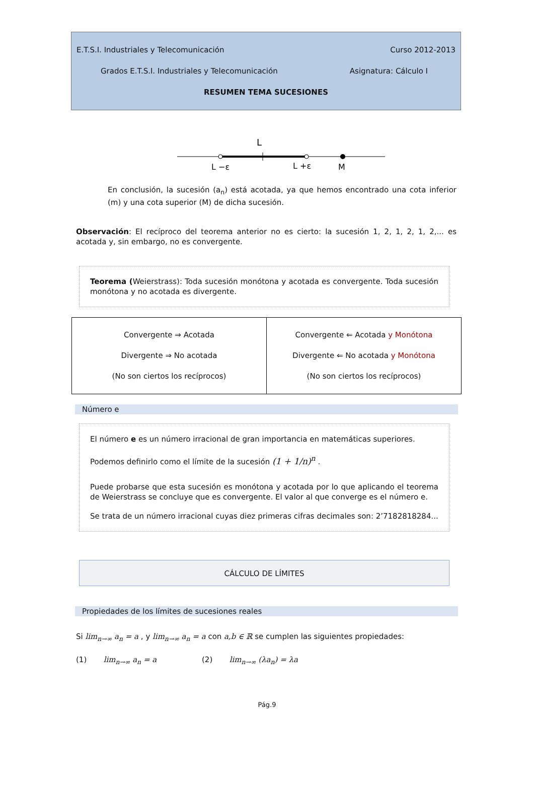E.T.S.I. Industriales y Telecomunicación Curso 2012-2013
Grados E.T.S.I. Industriales y Telecomunicación Asignatura: Cálculo I
RESUMEN TEMA SUCESIONES
L
L −ε
L +ε
M
En conclusión, la sucesión (a<sub>n</sub>) está acotada, ya que hemos encontrado una cota inferior (m) y una cota superior (M) de dicha sucesión.
Observación: El recíproco del teorema anterior no es cierto: la sucesión 1, 2, 1, 2, 1, 2,... es acotada y, sin embargo, no es convergente.
Teorema (Weierstrass): Toda sucesión monótona y acotada es convergente. Toda sucesión monótona y no acotada es divergente.
| Convergente ⇒ Acotada Divergente ⇒ No acotada (No son ciertos los recíprocos) | Convergente ⇐ Acotada y Monótona Divergente ⇐ No acotada y Monótona (No son ciertos los recíprocos) |
Número e
El número e es un número irracional de gran importancia en matemáticas superiores.
Podemos definirlo como el límite de la sucesión (1 + 1/n)<sup>n</sup> .
Puede probarse que esta sucesión es monótona y acotada por lo que aplicando el teorema de Weierstrass se concluye que es convergente. El valor al que converge es el número e.
Se trata de un número irracional cuyas diez primeras cifras decimales son: 2’7182818284...
CÁLCULO DE LÍMITES
Propiedades de los límites de sucesiones reales
Si lim<sub>n→∞</sub> a<sub>n</sub> = a , y lim<sub>n→∞</sub> a<sub>n</sub> = a con a,b ∈ ℝ se cumplen las siguientes propiedades:
(1) lim<sub>n→∞</sub> a<sub>n</sub> = a (2) lim<sub>n→∞</sub> (λa<sub>n</sub>) = λa
Pág.9